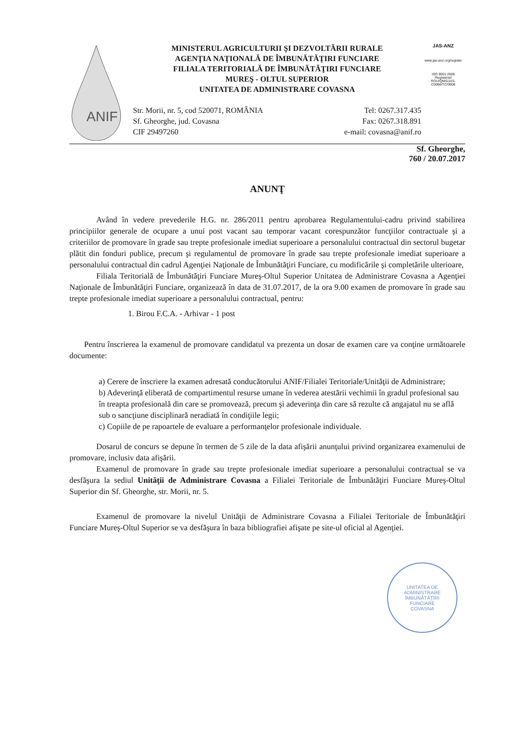ANIF
MINISTERUL AGRICULTURII ŞI DEZVOLTĂRII RURALE
AGENŢIA NAŢIONALĂ DE ÎMBUNĂTĂŢIRI FUNCIARE
FILIALA TERITORIALĂ DE ÎMBUNĂTĂŢIRI FUNCIARE
MUREŞ - OLTUL SUPERIOR
UNITATEA DE ADMINISTRARE COVASNA
Str. Morii, nr. 5, cod 520071, ROMÂNIA
Sf. Gheorghe, jud. Covasna
CIF 29497260
Tel: 0267.317.435
Fax: 0267.318.891
e-mail: covasna@anif.ro
JAS-ANZ
www.jas-anz.org/register
ISO 9001:2008
Registered
ROU/QMS/JAS-C0066/TC/0908
Sf. Gheorghe,
760 / 20.07.2017
ANUNŢ
Având în vedere prevederile H.G. nr. 286/2011 pentru aprobarea Regulamentului-cadru privind stabilirea principiilor generale de ocupare a unui post vacant sau temporar vacant corespunzător funcţiilor contractuale şi a criteriilor de promovare în grade sau trepte profesionale imediat superioare a personalului contractual din sectorul bugetar plătit din fonduri publice, precum şi regulamentul de promovare în grade sau trepte profesionale imediat superioare a personalului contractual din cadrul Agenţiei Naţionale de Îmbunătăţiri Funciare, cu modificările şi completările ulterioare,
Filiala Teritorială de Îmbunătăţiri Funciare Mureş-Oltul Superior Unitatea de Administrare Covasna a Agenţiei Naţionale de Îmbunătăţiri Funciare, organizează în data de 31.07.2017, de la ora 9.00 examen de promovare în grade sau trepte profesionale imediat superioare a personalului contractual, pentru:
1. Birou F.C.A. - Arhivar - 1 post
Pentru înscrierea la examenul de promovare candidatul va prezenta un dosar de examen care va conţine următoarele documente:
a) Cerere de înscriere la examen adresată conducătorului ANIF/Filialei Teritoriale/Unităţii de Administrare;
b) Adeverinţă eliberată de compartimentul resurse umane în vederea atestării vechimii în gradul profesional sau în treapta profesională din care se promovează, precum şi adeverinţa din care să rezulte că angajatul nu se află sub o sancţiune disciplinară neradiată în condiţiile legii;
c) Copiile de pe rapoartele de evaluare a performanţelor profesionale individuale.
Dosarul de concurs se depune în termen de 5 zile de la data afişării anunţului privind organizarea examenului de promovare, inclusiv data afişării.
Examenul de promovare în grade sau trepte profesionale imediat superioare a personalului contractual se va desfăşura la sediul Unităţii de Administrare Covasna a Filialei Teritoriale de Îmbunătăţiri Funciare Mureş-Oltul Superior din Sf. Gheorghe, str. Morii, nr. 5.
Examenul de promovare la nivelul Unităţii de Administrare Covasna a Filialei Teritoriale de Îmbunătăţiri Funciare Mureş-Oltul Superior se va desfăşura în baza bibliografiei afişate pe site-ul oficial al Agenţiei.
UNITATEA DE
ADMINISTRARE
ÎMBUNĂTĂŢIRI
FUNCIARE
COVASNA